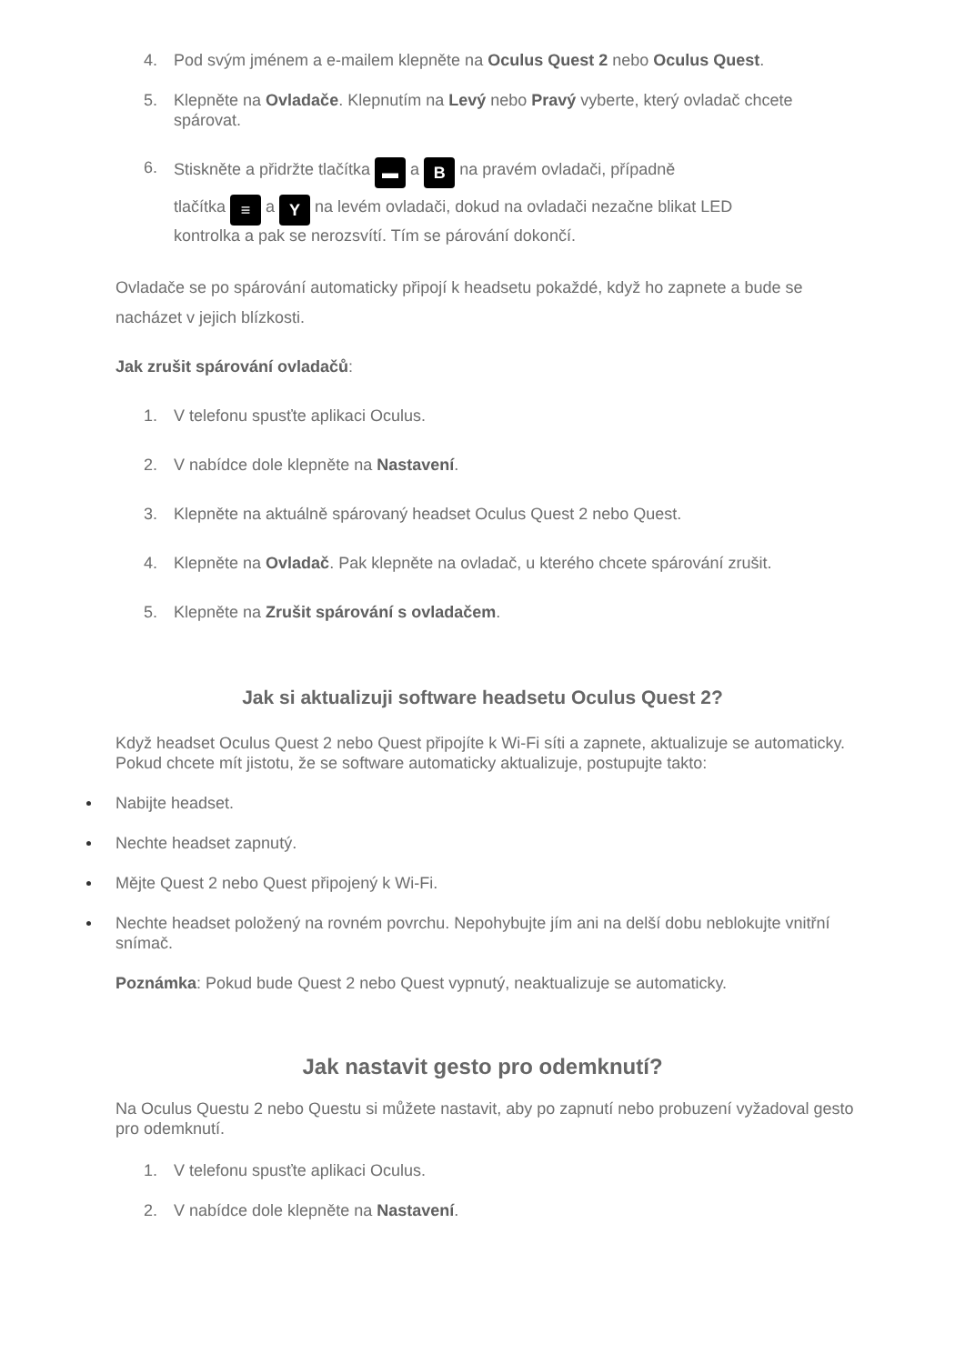4. Pod svým jménem a e-mailem klepněte na Oculus Quest 2 nebo Oculus Quest.
5. Klepněte na Ovladače. Klepnutím na Levý nebo Pravý vyberte, který ovladač chcete spárovat.
6. Stiskněte a přidržte tlačítka ▬ a B na pravém ovladači, případně
tlačítka ≡ a Y na levém ovladači, dokud na ovladači nezačne blikat LED
kontrolka a pak se nerozsvítí. Tím se párování dokončí.
Ovladače se po spárování automaticky připojí k headsetu pokaždé, když ho zapnete a bude se nacházet v jejich blízkosti.
Jak zrušit spárování ovladačů:
1. V telefonu spusťte aplikaci Oculus.
2. V nabídce dole klepněte na Nastavení.
3. Klepněte na aktuálně spárovaný headset Oculus Quest 2 nebo Quest.
4. Klepněte na Ovladač. Pak klepněte na ovladač, u kterého chcete spárování zrušit.
5. Klepněte na Zrušit spárování s ovladačem.
Jak si aktualizuji software headsetu Oculus Quest 2?
Když headset Oculus Quest 2 nebo Quest připojíte k Wi-Fi síti a zapnete, aktualizuje se automaticky. Pokud chcete mít jistotu, že se software automaticky aktualizuje, postupujte takto:
Nabijte headset.
Nechte headset zapnutý.
Mějte Quest 2 nebo Quest připojený k Wi-Fi.
Nechte headset položený na rovném povrchu. Nepohybujte jím ani na delší dobu neblokujte vnitřní snímač.
Poznámka: Pokud bude Quest 2 nebo Quest vypnutý, neaktualizuje se automaticky.
Jak nastavit gesto pro odemknutí?
Na Oculus Questu 2 nebo Questu si můžete nastavit, aby po zapnutí nebo probuzení vyžadoval gesto pro odemknutí.
1. V telefonu spusťte aplikaci Oculus.
2. V nabídce dole klepněte na Nastavení.